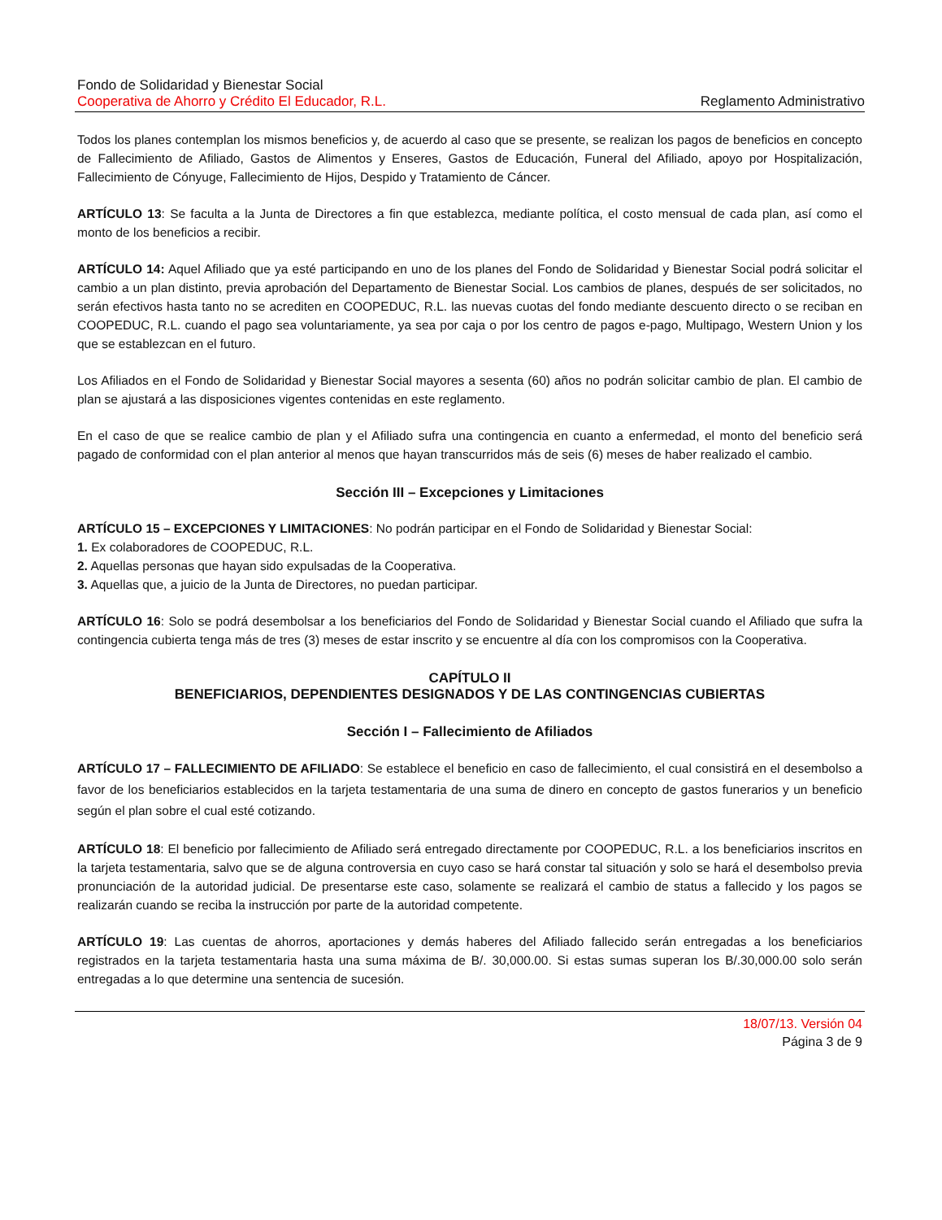Fondo de Solidaridad y Bienestar Social
Cooperativa de Ahorro y Crédito El Educador, R.L. Reglamento Administrativo
Todos los planes contemplan los mismos beneficios y, de acuerdo al caso que se presente, se realizan los pagos de beneficios en concepto de Fallecimiento de Afiliado, Gastos de Alimentos y Enseres, Gastos de Educación, Funeral del Afiliado, apoyo por Hospitalización, Fallecimiento de Cónyuge, Fallecimiento de Hijos, Despido y Tratamiento de Cáncer.
ARTÍCULO 13: Se faculta a la Junta de Directores a fin que establezca, mediante política, el costo mensual de cada plan, así como el monto de los beneficios a recibir.
ARTÍCULO 14: Aquel Afiliado que ya esté participando en uno de los planes del Fondo de Solidaridad y Bienestar Social podrá solicitar el cambio a un plan distinto, previa aprobación del Departamento de Bienestar Social. Los cambios de planes, después de ser solicitados, no serán efectivos hasta tanto no se acrediten en COOPEDUC, R.L. las nuevas cuotas del fondo mediante descuento directo o se reciban en COOPEDUC, R.L. cuando el pago sea voluntariamente, ya sea por caja o por los centro de pagos e-pago, Multipago, Western Union y los que se establezcan en el futuro.
Los Afiliados en el Fondo de Solidaridad y Bienestar Social mayores a sesenta (60) años no podrán solicitar cambio de plan. El cambio de plan se ajustará a las disposiciones vigentes contenidas en este reglamento.
En el caso de que se realice cambio de plan y el Afiliado sufra una contingencia en cuanto a enfermedad, el monto del beneficio será pagado de conformidad con el plan anterior al menos que hayan transcurridos más de seis (6) meses de haber realizado el cambio.
Sección III – Excepciones y Limitaciones
ARTÍCULO 15 – EXCEPCIONES Y LIMITACIONES: No podrán participar en el Fondo de Solidaridad y Bienestar Social:
1. Ex colaboradores de COOPEDUC, R.L.
2. Aquellas personas que hayan sido expulsadas de la Cooperativa.
3. Aquellas que, a juicio de la Junta de Directores, no puedan participar.
ARTÍCULO 16: Solo se podrá desembolsar a los beneficiarios del Fondo de Solidaridad y Bienestar Social cuando el Afiliado que sufra la contingencia cubierta tenga más de tres (3) meses de estar inscrito y se encuentre al día con los compromisos con la Cooperativa.
CAPÍTULO II
BENEFICIARIOS, DEPENDIENTES DESIGNADOS Y DE LAS CONTINGENCIAS CUBIERTAS
Sección I – Fallecimiento de Afiliados
ARTÍCULO 17 – FALLECIMIENTO DE AFILIADO: Se establece el beneficio en caso de fallecimiento, el cual consistirá en el desembolso a favor de los beneficiarios establecidos en la tarjeta testamentaria de una suma de dinero en concepto de gastos funerarios y un beneficio según el plan sobre el cual esté cotizando.
ARTÍCULO 18: El beneficio por fallecimiento de Afiliado será entregado directamente por COOPEDUC, R.L. a los beneficiarios inscritos en la tarjeta testamentaria, salvo que se de alguna controversia en cuyo caso se hará constar tal situación y solo se hará el desembolso previa pronunciación de la autoridad judicial. De presentarse este caso, solamente se realizará el cambio de status a fallecido y los pagos se realizarán cuando se reciba la instrucción por parte de la autoridad competente.
ARTÍCULO 19: Las cuentas de ahorros, aportaciones y demás haberes del Afiliado fallecido serán entregadas a los beneficiarios registrados en la tarjeta testamentaria hasta una suma máxima de B/. 30,000.00. Si estas sumas superan los B/.30,000.00 solo serán entregadas a lo que determine una sentencia de sucesión.
18/07/13. Versión 04
Página 3 de 9